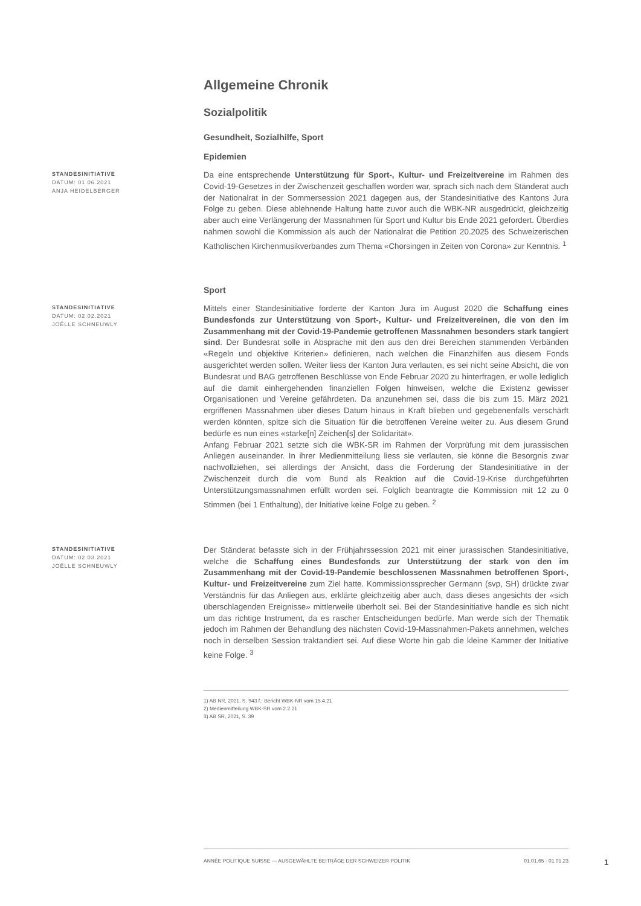Allgemeine Chronik
Sozialpolitik
Gesundheit, Sozialhilfe, Sport
Epidemien
STANDESINITIATIVE
DATUM: 01.06.2021
ANJA HEIDELBERGER
Da eine entsprechende Unterstützung für Sport-, Kultur- und Freizeitvereine im Rahmen des Covid-19-Gesetzes in der Zwischenzeit geschaffen worden war, sprach sich nach dem Ständerat auch der Nationalrat in der Sommersession 2021 dagegen aus, der Standesinitiative des Kantons Jura Folge zu geben. Diese ablehnende Haltung hatte zuvor auch die WBK-NR ausgedrückt, gleichzeitig aber auch eine Verlängerung der Massnahmen für Sport und Kultur bis Ende 2021 gefordert. Überdies nahmen sowohl die Kommission als auch der Nationalrat die Petition 20.2025 des Schweizerischen Katholischen Kirchenmusikverbandes zum Thema «Chorsingen in Zeiten von Corona» zur Kenntnis. <sup>1</sup>
Sport
STANDESINITIATIVE
DATUM: 02.02.2021
JOËLLE SCHNEUWLY
Mittels einer Standesinitiative forderte der Kanton Jura im August 2020 die Schaffung eines Bundesfonds zur Unterstützung von Sport-, Kultur- und Freizeitvereinen, die von den im Zusammenhang mit der Covid-19-Pandemie getroffenen Massnahmen besonders stark tangiert sind. Der Bundesrat solle in Absprache mit den aus den drei Bereichen stammenden Verbänden «Regeln und objektive Kriterien» definieren, nach welchen die Finanzhilfen aus diesem Fonds ausgerichtet werden sollen. Weiter liess der Kanton Jura verlauten, es sei nicht seine Absicht, die von Bundesrat und BAG getroffenen Beschlüsse von Ende Februar 2020 zu hinterfragen, er wolle lediglich auf die damit einhergehenden finanziellen Folgen hinweisen, welche die Existenz gewisser Organisationen und Vereine gefährdeten. Da anzunehmen sei, dass die bis zum 15. März 2021 ergriffenen Massnahmen über dieses Datum hinaus in Kraft blieben und gegebenenfalls verschärft werden könnten, spitze sich die Situation für die betroffenen Vereine weiter zu. Aus diesem Grund bedürfe es nun eines «starke[n] Zeichen[s] der Solidarität».
Anfang Februar 2021 setzte sich die WBK-SR im Rahmen der Vorprüfung mit dem jurassischen Anliegen auseinander. In ihrer Medienmitteilung liess sie verlauten, sie könne die Besorgnis zwar nachvollziehen, sei allerdings der Ansicht, dass die Forderung der Standesinitiative in der Zwischenzeit durch die vom Bund als Reaktion auf die Covid-19-Krise durchgeführten Unterstützungsmassnahmen erfüllt worden sei. Folglich beantragte die Kommission mit 12 zu 0 Stimmen (bei 1 Enthaltung), der Initiative keine Folge zu geben. <sup>2</sup>
STANDESINITIATIVE
DATUM: 02.03.2021
JOËLLE SCHNEUWLY
Der Ständerat befasste sich in der Frühjahrssession 2021 mit einer jurassischen Standesinitiative, welche die Schaffung eines Bundesfonds zur Unterstützung der stark von den im Zusammenhang mit der Covid-19-Pandemie beschlossenen Massnahmen betroffenen Sport-, Kultur- und Freizeitvereine zum Ziel hatte. Kommissionssprecher Germann (svp, SH) drückte zwar Verständnis für das Anliegen aus, erklärte gleichzeitig aber auch, dass dieses angesichts der «sich überschlagenden Ereignisse» mittlerweile überholt sei. Bei der Standesinitiative handle es sich nicht um das richtige Instrument, da es rascher Entscheidungen bedürfe. Man werde sich der Thematik jedoch im Rahmen der Behandlung des nächsten Covid-19-Massnahmen-Pakets annehmen, welches noch in derselben Session traktandiert sei. Auf diese Worte hin gab die kleine Kammer der Initiative keine Folge. <sup>3</sup>
1) AB NR, 2021, S. 943 f.; Bericht WBK-NR vom 15.4.21
2) Medienmitteilung WBK-SR vom 2.2.21
3) AB SR, 2021, S. 39
ANNÉE POLITIQUE SUISSE — AUSGEWÄHLTE BEITRÄGE DER SCHWEIZER POLITIK 01.01.65 - 01.01.23
1